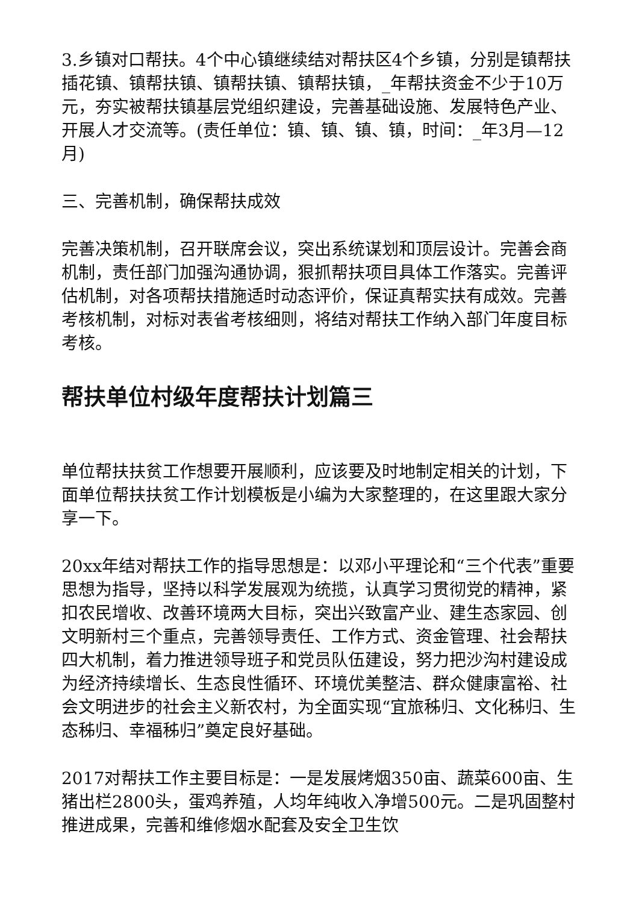3.乡镇对口帮扶。4个中心镇继续结对帮扶区4个乡镇，分别是镇帮扶插花镇、镇帮扶镇、镇帮扶镇、镇帮扶镇，_年帮扶资金不少于10万元，夯实被帮扶镇基层党组织建设，完善基础设施、发展特色产业、开展人才交流等。(责任单位：镇、镇、镇、镇，时间：_年3月—12月)
三、完善机制，确保帮扶成效
完善决策机制，召开联席会议，突出系统谋划和顶层设计。完善会商机制，责任部门加强沟通协调，狠抓帮扶项目具体工作落实。完善评估机制，对各项帮扶措施适时动态评价，保证真帮实扶有成效。完善考核机制，对标对表省考核细则，将结对帮扶工作纳入部门年度目标考核。
帮扶单位村级年度帮扶计划篇三
单位帮扶扶贫工作想要开展顺利，应该要及时地制定相关的计划，下面单位帮扶扶贫工作计划模板是小编为大家整理的，在这里跟大家分享一下。
20xx年结对帮扶工作的指导思想是：以邓小平理论和“三个代表”重要思想为指导，坚持以科学发展观为统揽，认真学习贯彻党的精神，紧扣农民增收、改善环境两大目标，突出兴致富产业、建生态家园、创文明新村三个重点，完善领导责任、工作方式、资金管理、社会帮扶四大机制，着力推进领导班子和党员队伍建设，努力把沙沟村建设成为经济持续增长、生态良性循环、环境优美整洁、群众健康富裕、社会文明进步的社会主义新农村，为全面实现“宜旅秭归、文化秭归、生态秭归、幸福秭归”奠定良好基础。
2017对帮扶工作主要目标是：一是发展烤烟350亩、蔬菜600亩、生猪出栏2800头，蛋鸡养殖，人均年纯收入净增500元。二是巩固整村推进成果，完善和维修烟水配套及安全卫生饮